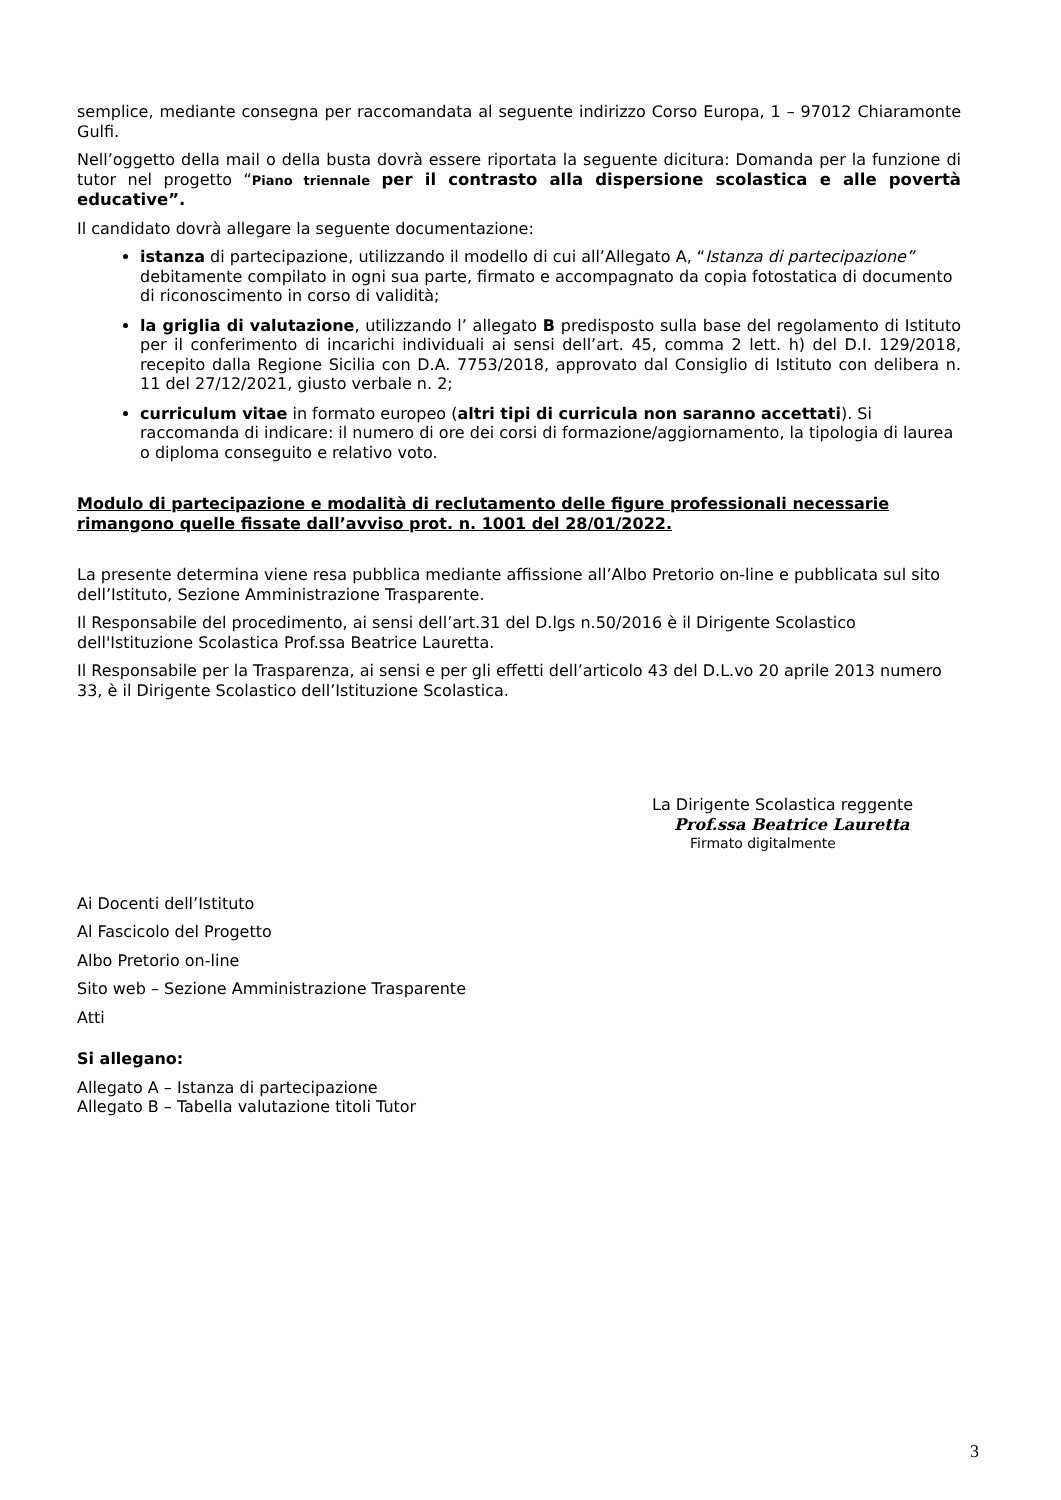semplice, mediante consegna per raccomandata al seguente indirizzo Corso Europa, 1 – 97012 Chiaramonte Gulfi.
Nell’oggetto della mail o della busta dovrà essere riportata la seguente dicitura: Domanda per la funzione di tutor nel progetto “Piano triennale per il contrasto alla dispersione scolastica e alle povertà educative”.
Il candidato dovrà allegare la seguente documentazione:
istanza di partecipazione, utilizzando il modello di cui all’Allegato A, “Istanza di partecipazione” debitamente compilato in ogni sua parte, firmato e accompagnato da copia fotostatica di documento di riconoscimento in corso di validità;
la griglia di valutazione, utilizzando l’ allegato B predisposto sulla base del regolamento di Istituto per il conferimento di incarichi individuali ai sensi dell’art. 45, comma 2 lett. h) del D.I. 129/2018, recepito dalla Regione Sicilia con D.A. 7753/2018, approvato dal Consiglio di Istituto con delibera n. 11 del 27/12/2021, giusto verbale n. 2;
curriculum vitae in formato europeo (altri tipi di curricula non saranno accettati). Si raccomanda di indicare: il numero di ore dei corsi di formazione/aggiornamento, la tipologia di laurea o diploma conseguito e relativo voto.
Modulo di partecipazione e modalità di reclutamento delle figure professionali necessarie rimangono quelle fissate dall’avviso prot. n. 1001 del 28/01/2022.
La presente determina viene resa pubblica mediante affissione all’Albo Pretorio on-line e pubblicata sul sito dell’Istituto, Sezione Amministrazione Trasparente.
Il Responsabile del procedimento, ai sensi dell’art.31 del D.lgs n.50/2016 è il Dirigente Scolastico dell'Istituzione Scolastica Prof.ssa Beatrice Lauretta.
Il Responsabile per la Trasparenza, ai sensi e per gli effetti dell’articolo 43 del D.L.vo 20 aprile 2013 numero 33, è il Dirigente Scolastico dell’Istituzione Scolastica.
La Dirigente Scolastica reggente
Prof.ssa Beatrice Lauretta
Firmato digitalmente
Ai Docenti dell’Istituto
Al Fascicolo del Progetto
Albo Pretorio on-line
Sito web – Sezione Amministrazione Trasparente
Atti
Si allegano:
Allegato A – Istanza di partecipazione
Allegato B – Tabella valutazione titoli Tutor
3